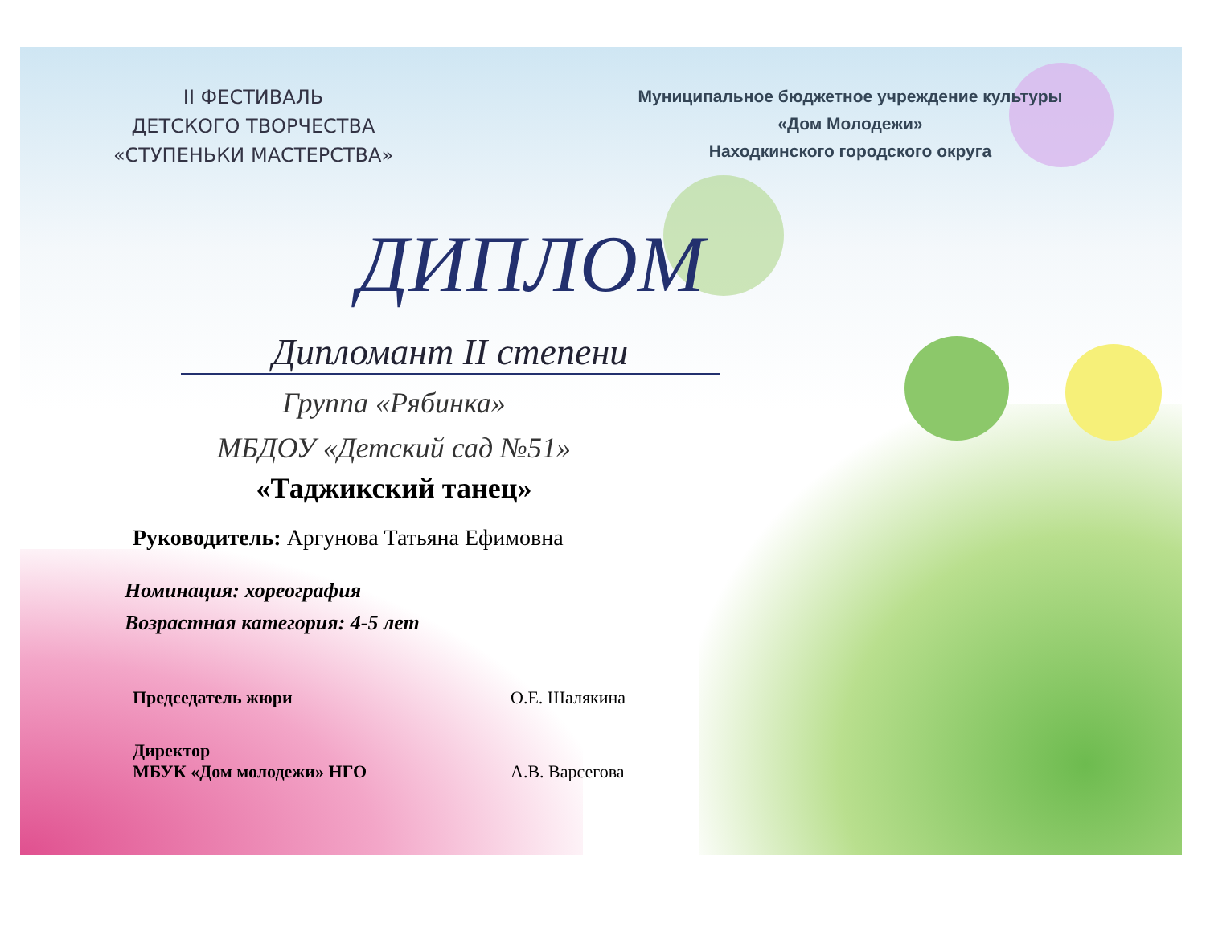II ФЕСТИВАЛЬ
ДЕТСКОГО ТВОРЧЕСТВА
«СТУПЕНЬКИ МАСТЕРСТВА»
Муниципальное бюджетное учреждение культуры
«Дом Молодежи»
Находкинского городского округа
ДИПЛОМ
Дипломант II степени
Группа «Рябинка»
МБДОУ «Детский сад №51»
«Таджикский танец»
Руководитель: Аргунова Татьяна Ефимовна
Номинация: хореография
Возрастная категория: 4-5 лет
Председатель жюри О.Е. Шалякина
Директор
МБУК «Дом молодежи» НГО А.В. Варсегова